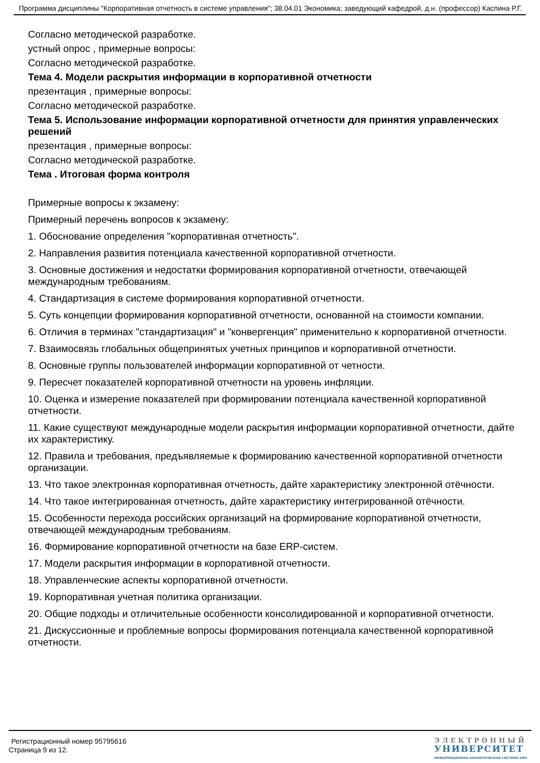Программа дисциплины "Корпоративная отчетность в системе управления"; 38.04.01 Экономика; заведующий кафедрой, д.н. (профессор) Каспина Р.Г.
Согласно методической разработке.
устный опрос , примерные вопросы:
Согласно методической разработке.
Тема 4. Модели раскрытия информации в корпоративной отчетности
презентация , примерные вопросы:
Согласно методической разработке.
Тема 5. Использование информации корпоративной отчетности для принятия управленческих решений
презентация , примерные вопросы:
Согласно методической разработке.
Тема . Итоговая форма контроля
Примерные вопросы к экзамену:
Примерный перечень вопросов к экзамену:
1. Обоснование определения "корпоративная отчетность".
2. Направления развития потенциала качественной корпоративной отчетности.
3. Основные достижения и недостатки формирования корпоративной отчетности, отвечающей международным требованиям.
4. Стандартизация в системе формирования корпоративной отчетности.
5. Суть концепции формирования корпоративной отчетности, основанной на стоимости компании.
6. Отличия в терминах "стандартизация" и "конвергенция" применительно к корпоративной отчетности.
7. Взаимосвязь глобальных общепринятых учетных принципов и корпоративной отчетности.
8. Основные группы пользователей информации корпоративной от четности.
9. Пересчет показателей корпоративной отчетности на уровень инфляции.
10. Оценка и измерение показателей при формировании потенциала качественной корпоративной отчетности.
11. Какие существуют международные модели раскрытия информации корпоративной отчетности, дайте их характеристику.
12. Правила и требования, предъявляемые к формированию качественной корпоративной отчетности организации.
13. Что такое электронная корпоративная отчетность, дайте характеристику электронной отёчности.
14. Что такое интегрированная отчетность, дайте характеристику интегрированной отёчности.
15. Особенности перехода российских организаций на формирование корпоративной отчетности, отвечающей международным требованиям.
16. Формирование корпоративной отчетности на базе ERP-систем.
17. Модели раскрытия информации в корпоративной отчетности.
18. Управленческие аспекты корпоративной отчетности.
19. Корпоративная учетная политика организации.
20. Общие подходы и отличительные особенности консолидированной и корпоративной отчетности.
21. Дискуссионные и проблемные вопросы формирования потенциала качественной корпоративной отчетности.
Регистрационный номер 95795616
Страница 9 из 12.
ЭЛЕКТРОННЫЙ
УНИВЕРСИТЕТ
ИНФОРМАЦИОННО-АНАЛИТИЧЕСКАЯ СИСТЕМА КФУ